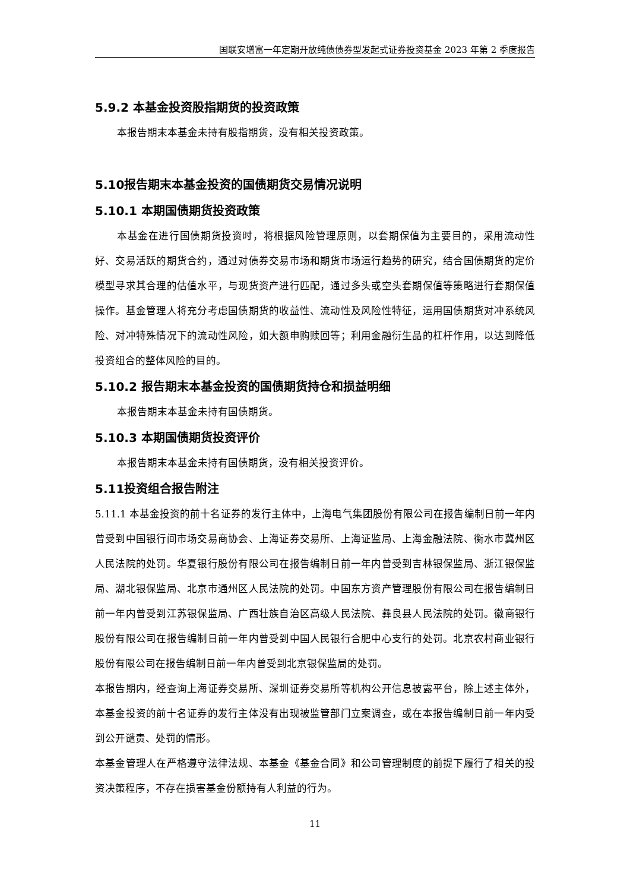国联安增富一年定期开放纯债债券型发起式证券投资基金 2023 年第 2 季度报告
5.9.2 本基金投资股指期货的投资政策
本报告期末本基金未持有股指期货，没有相关投资政策。
5.10报告期末本基金投资的国债期货交易情况说明
5.10.1 本期国债期货投资政策
本基金在进行国债期货投资时，将根据风险管理原则，以套期保值为主要目的，采用流动性好、交易活跃的期货合约，通过对债券交易市场和期货市场运行趋势的研究，结合国债期货的定价模型寻求其合理的估值水平，与现货资产进行匹配，通过多头或空头套期保值等策略进行套期保值操作。基金管理人将充分考虑国债期货的收益性、流动性及风险性特征，运用国债期货对冲系统风险、对冲特殊情况下的流动性风险，如大额申购赎回等；利用金融衍生品的杠杆作用，以达到降低投资组合的整体风险的目的。
5.10.2 报告期末本基金投资的国债期货持仓和损益明细
本报告期末本基金未持有国债期货。
5.10.3 本期国债期货投资评价
本报告期末本基金未持有国债期货，没有相关投资评价。
5.11投资组合报告附注
5.11.1 本基金投资的前十名证券的发行主体中，上海电气集团股份有限公司在报告编制日前一年内曾受到中国银行间市场交易商协会、上海证券交易所、上海证监局、上海金融法院、衡水市冀州区人民法院的处罚。华夏银行股份有限公司在报告编制日前一年内曾受到吉林银保监局、浙江银保监局、湖北银保监局、北京市通州区人民法院的处罚。中国东方资产管理股份有限公司在报告编制日前一年内曾受到江苏银保监局、广西壮族自治区高级人民法院、彝良县人民法院的处罚。徽商银行股份有限公司在报告编制日前一年内曾受到中国人民银行合肥中心支行的处罚。北京农村商业银行股份有限公司在报告编制日前一年内曾受到北京银保监局的处罚。
本报告期内，经查询上海证券交易所、深圳证券交易所等机构公开信息披露平台，除上述主体外，本基金投资的前十名证券的发行主体没有出现被监管部门立案调查，或在本报告编制日前一年内受到公开谴责、处罚的情形。
本基金管理人在严格遵守法律法规、本基金《基金合同》和公司管理制度的前提下履行了相关的投资决策程序，不存在损害基金份额持有人利益的行为。
11